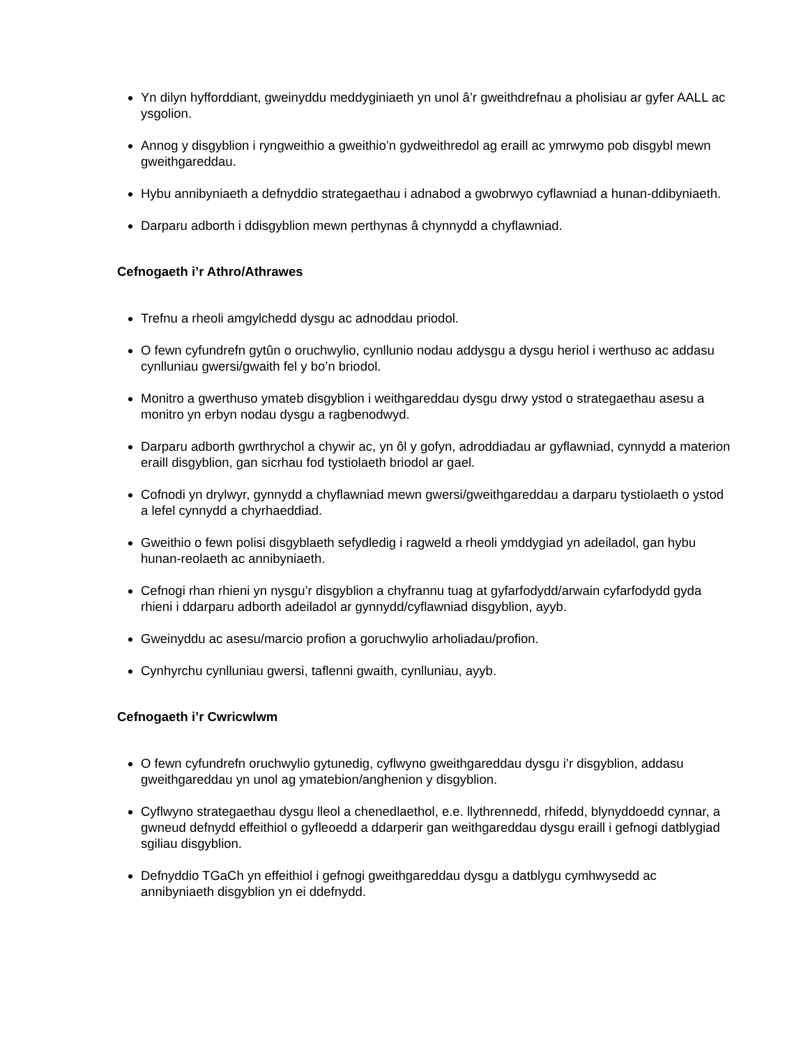Yn dilyn hyfforddiant, gweinyddu meddyginiaeth yn unol â’r gweithdrefnau a pholisiau ar gyfer AALL ac ysgolion.
Annog y disgyblion i ryngweithio a gweithio’n gydweithredol ag eraill ac ymrwymo pob disgybl mewn gweithgareddau.
Hybu annibyniaeth a defnyddio strategaethau i adnabod a gwobrwyo cyflawniad a hunan-ddibyniaeth.
Darparu adborth i ddisgyblion mewn perthynas â chynnydd a chyflawniad.
Cefnogaeth i’r Athro/Athrawes
Trefnu a rheoli amgylchedd dysgu ac adnoddau priodol.
O fewn cyfundrefn gytûn o oruchwylio, cynllunio nodau addysgu a dysgu heriol i werthuso ac addasu cynlluniau gwersi/gwaith fel y bo’n briodol.
Monitro a gwerthuso ymateb disgyblion i weithgareddau dysgu drwy ystod o strategaethau asesu a monitro yn erbyn nodau dysgu a ragbenodwyd.
Darparu adborth gwrthrychol a chywir ac, yn ôl y gofyn, adroddiadau ar gyflawniad, cynnydd a materion eraill disgyblion, gan sicrhau fod tystiolaeth briodol ar gael.
Cofnodi yn drylwyr, gynnydd a chyflawniad mewn gwersi/gweithgareddau a darparu tystiolaeth o ystod a lefel cynnydd a chyrhaeddiad.
Gweithio o fewn polisi disgyblaeth sefydledig i ragweld a rheoli ymddygiad yn adeiladol, gan hybu hunan-reolaeth ac annibyniaeth.
Cefnogi rhan rhieni yn nysgu’r disgyblion a chyfrannu tuag at gyfarfodydd/arwain cyfarfodydd gyda rhieni i ddarparu adborth adeiladol ar gynnydd/cyflawniad disgyblion, ayyb.
Gweinyddu ac asesu/marcio profion a goruchwylio arholiadau/profion.
Cynhyrchu cynlluniau gwersi, taflenni gwaith, cynlluniau, ayyb.
Cefnogaeth i’r Cwricwlwm
O fewn cyfundrefn oruchwylio gytunedig, cyflwyno gweithgareddau dysgu i’r disgyblion, addasu gweithgareddau yn unol ag ymatebion/anghenion y disgyblion.
Cyflwyno strategaethau dysgu lleol a chenedlaethol, e.e. llythrennedd, rhifedd, blynyddoedd cynnar, a gwneud defnydd effeithiol o gyfleoedd a ddarperir gan weithgareddau dysgu eraill i gefnogi datblygiad sgiliau disgyblion.
Defnyddio TGaCh yn effeithiol i gefnogi gweithgareddau dysgu a datblygu cymhwysedd ac annibyniaeth disgyblion yn ei ddefnydd.